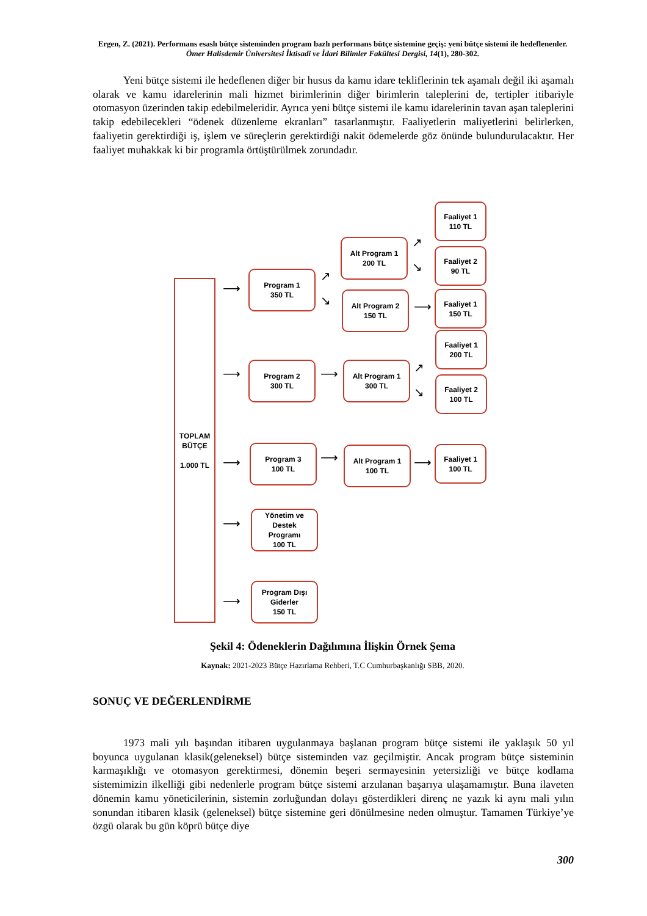Ergen, Z. (2021). Performans esaslı bütçe sisteminden program bazlı performans bütçe sistemine geçiş: yeni bütçe sistemi ile hedeflenenler. Ömer Halisdemir Üniversitesi İktisadi ve İdari Bilimler Fakültesi Dergisi, 14(1), 280-302.
Yeni bütçe sistemi ile hedeflenen diğer bir husus da kamu idare tekliflerinin tek aşamalı değil iki aşamalı olarak ve kamu idarelerinin mali hizmet birimlerinin diğer birimlerin taleplerini de, tertipler itibariyle otomasyon üzerinden takip edebilmeleridir. Ayrıca yeni bütçe sistemi ile kamu idarelerinin tavan aşan taleplerini takip edebilecekleri “ödenek düzenleme ekranları” tasarlanmıştır. Faaliyetlerin maliyetlerini belirlerken, faaliyetin gerektirdiği iş, işlem ve süreçlerin gerektirdiği nakit ödemelerde göz önünde bulundurulacaktır. Her faaliyet muhakkak ki bir programla örtüştürülmek zorundadır.
TOPLAM
BÜTÇE
1.000 TL
⟶
⟶
⟶
⟶
⟶
Program 1
350 TL
Program 2
300 TL
Program 3
100 TL
Yönetim ve Destek
Programı
100 TL
Program Dışı
Giderler
150 TL
↗
↘
⟶
⟶
Alt Program 1
200 TL
Alt Program 2
150 TL
Alt Program 1
300 TL
Alt Program 1
100 TL
↗
↘
⟶
↗
↘
⟶
Faaliyet 1
110 TL
Faaliyet 2
90 TL
Faaliyet 1
150 TL
Faaliyet 1
200 TL
Faaliyet 2
100 TL
Faaliyet 1
100 TL
Şekil 4: Ödeneklerin Dağılımına İlişkin Örnek Şema
Kaynak: 2021-2023 Bütçe Hazırlama Rehberi, T.C Cumhurbaşkanlığı SBB, 2020.
SONUÇ VE DEĞERLENDİRME
1973 mali yılı başından itibaren uygulanmaya başlanan program bütçe sistemi ile yaklaşık 50 yıl boyunca uygulanan klasik(geleneksel) bütçe sisteminden vaz geçilmiştir. Ancak program bütçe sisteminin karmaşıklığı ve otomasyon gerektirmesi, dönemin beşeri sermayesinin yetersizliği ve bütçe kodlama sistemimizin ilkelliği gibi nedenlerle program bütçe sistemi arzulanan başarıya ulaşamamıştır. Buna ilaveten dönemin kamu yöneticilerinin, sistemin zorluğundan dolayı gösterdikleri direnç ne yazık ki aynı mali yılın sonundan itibaren klasik (geleneksel) bütçe sistemine geri dönülmesine neden olmuştur. Tamamen Türkiye’ye özgü olarak bu gün köprü bütçe diye
300